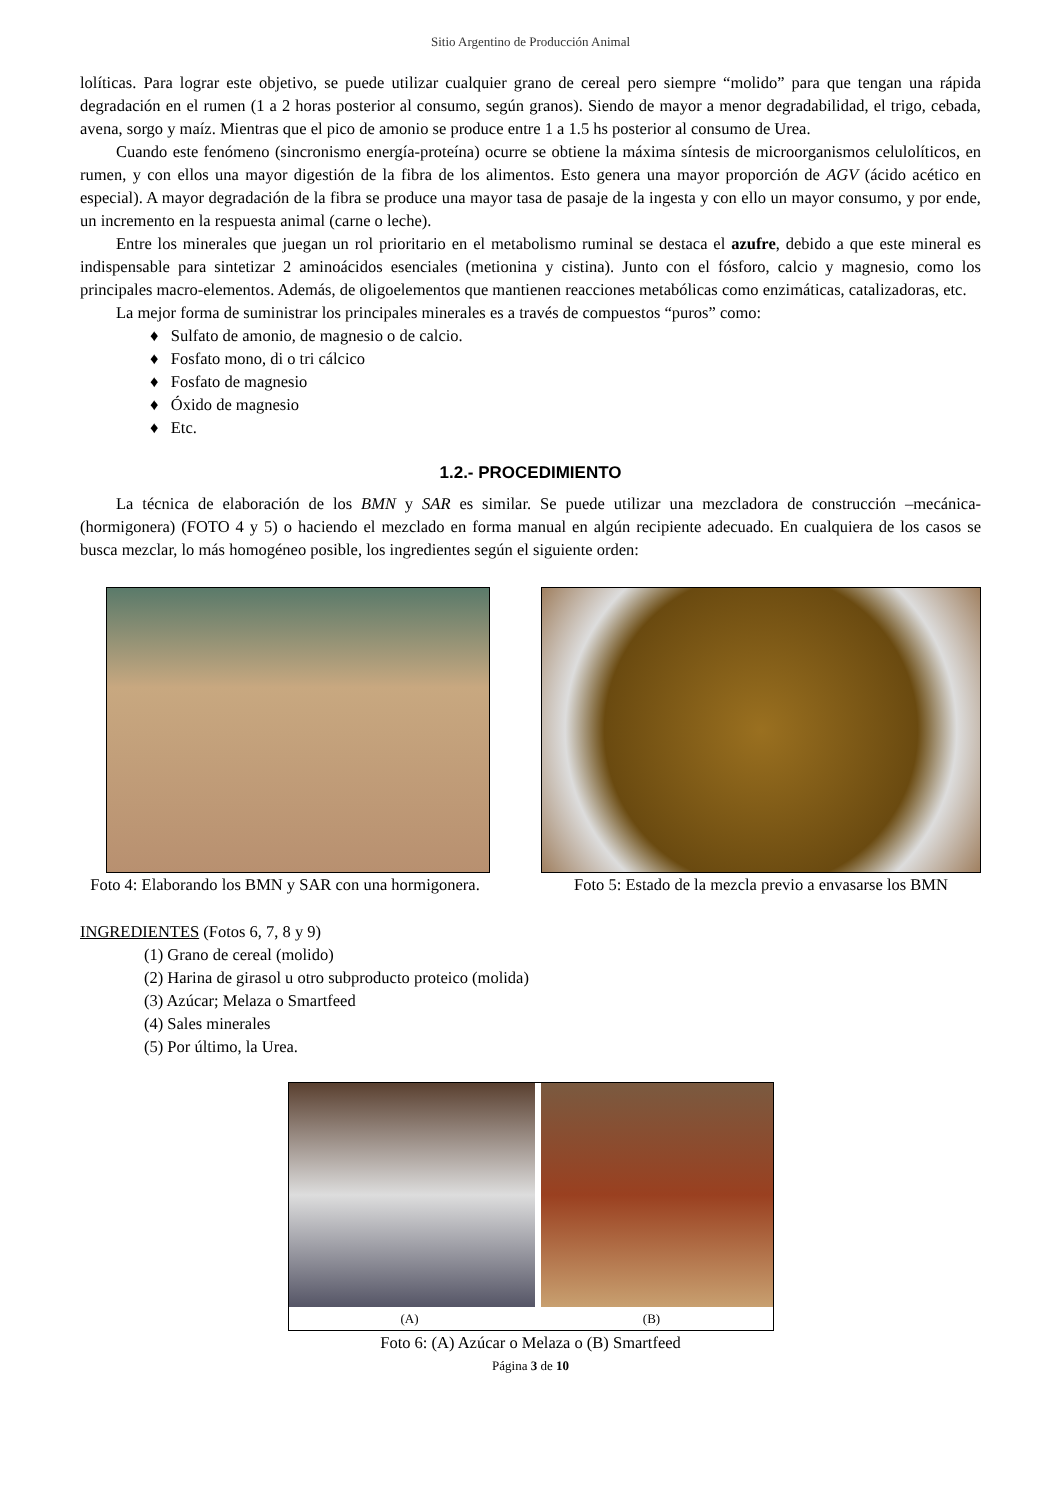Sitio Argentino de Producción Animal
lolíticas. Para lograr este objetivo, se puede utilizar cualquier grano de cereal pero siempre “molido” para que tengan una rápida degradación en el rumen (1 a 2 horas posterior al consumo, según granos). Siendo de mayor a menor degradabilidad, el trigo, cebada, avena, sorgo y maíz. Mientras que el pico de amonio se produce entre 1 a 1.5 hs posterior al consumo de Urea.
Cuando este fenómeno (sincronismo energía-proteína) ocurre se obtiene la máxima síntesis de microorganismos celulolíticos, en rumen, y con ellos una mayor digestión de la fibra de los alimentos. Esto genera una mayor proporción de AGV (ácido acético en especial). A mayor degradación de la fibra se produce una mayor tasa de pasaje de la ingesta y con ello un mayor consumo, y por ende, un incremento en la respuesta animal (carne o leche).
Entre los minerales que juegan un rol prioritario en el metabolismo ruminal se destaca el azufre, debido a que este mineral es indispensable para sintetizar 2 aminoácidos esenciales (metionina y cistina). Junto con el fósforo, calcio y magnesio, como los principales macro-elementos. Además, de oligoelementos que mantienen reacciones metabólicas como enzimáticas, catalizadoras, etc.
La mejor forma de suministrar los principales minerales es a través de compuestos “puros” como:
♦ Sulfato de amonio, de magnesio o de calcio.
♦ Fosfato mono, di o tri cálcico
♦ Fosfato de magnesio
♦ Óxido de magnesio
♦ Etc.
1.2.- PROCEDIMIENTO
La técnica de elaboración de los BMN y SAR es similar. Se puede utilizar una mezcladora de construcción –mecánica- (hormigonera) (FOTO 4 y 5) o haciendo el mezclado en forma manual en algún recipiente adecuado. En cualquiera de los casos se busca mezclar, lo más homogéneo posible, los ingredientes según el siguiente orden:
Foto 4: Elaborando los BMN y SAR con una hormigonera.
Foto 5: Estado de la mezcla previo a envasarse los BMN
INGREDIENTES (Fotos 6, 7, 8 y 9)
(1) Grano de cereal (molido)
(2) Harina de girasol u otro subproducto proteico (molida)
(3) Azúcar; Melaza o Smartfeed
(4) Sales minerales
(5) Por último, la Urea.
(A) (B)
Foto 6: (A) Azúcar o Melaza o (B) Smartfeed
Página 3 de 10